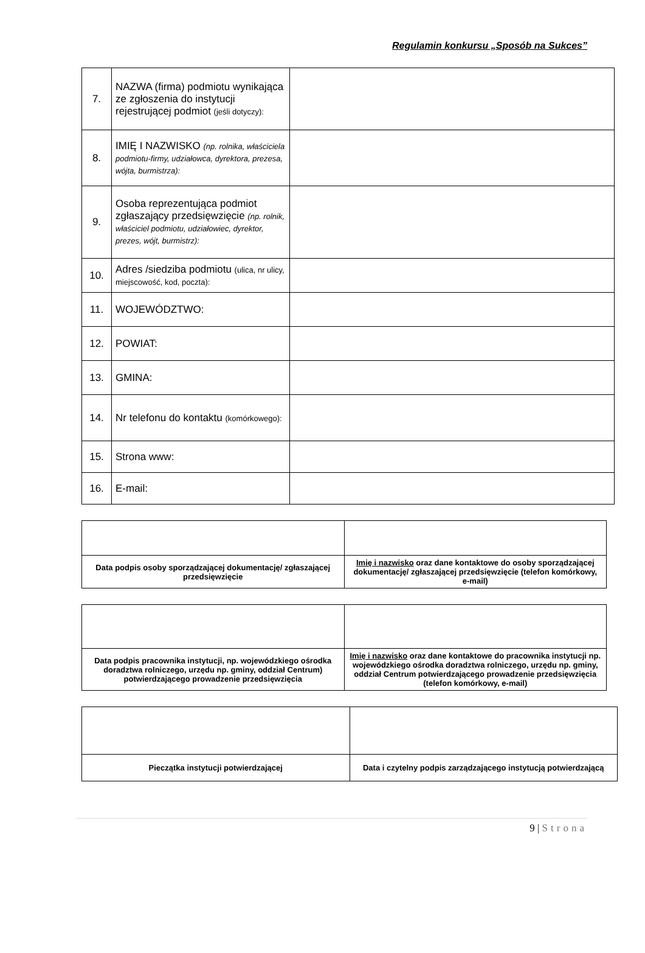Regulamin konkursu „Sposób na Sukces”
| 7. | NAZWA (firma) podmiotu wynikająca ze zgłoszenia do instytucji rejestrującej podmiot (jeśli dotyczy): | |
| 8. | IMIĘ I NAZWISKO (np. rolnika, właściciela podmiotu-firmy, udziałowca, dyrektora, prezesa, wójta, burmistrza): | |
| 9. | Osoba reprezentująca podmiot zgłaszający przedsięwzięcie (np. rolnik, właściciel podmiotu, udziałowiec, dyrektor, prezes, wójt, burmistrz): | |
| 10. | Adres /siedziba podmiotu (ulica, nr ulicy, miejscowość, kod, poczta): | |
| 11. | WOJEWÓDZTWO: | |
| 12. | POWIAT: | |
| 13. | GMINA: | |
| 14. | Nr telefonu do kontaktu (komórkowego): | |
| 15. | Strona www: | |
| 16. | E-mail: | |
| Data podpis osoby sporządzającej dokumentację/ zgłaszającej przedsięwzięcie | Imię i nazwisko oraz dane kontaktowe do osoby sporządzającej dokumentację/ zgłaszającej przedsięwzięcie (telefon komórkowy, e-mail) |
| Data podpis pracownika instytucji, np. wojewódzkiego ośrodka doradztwa rolniczego, urzędu np. gminy, oddział Centrum) potwierdzającego prowadzenie przedsięwzięcia | Imię i nazwisko oraz dane kontaktowe do pracownika instytucji np. wojewódzkiego ośrodka doradztwa rolniczego, urzędu np. gminy, oddział Centrum potwierdzającego prowadzenie przedsięwzięcia (telefon komórkowy, e-mail) |
| Pieczątka instytucji potwierdzającej | Data i czytelny podpis zarządzającego instytucją potwierdzającą |
9 | Strona